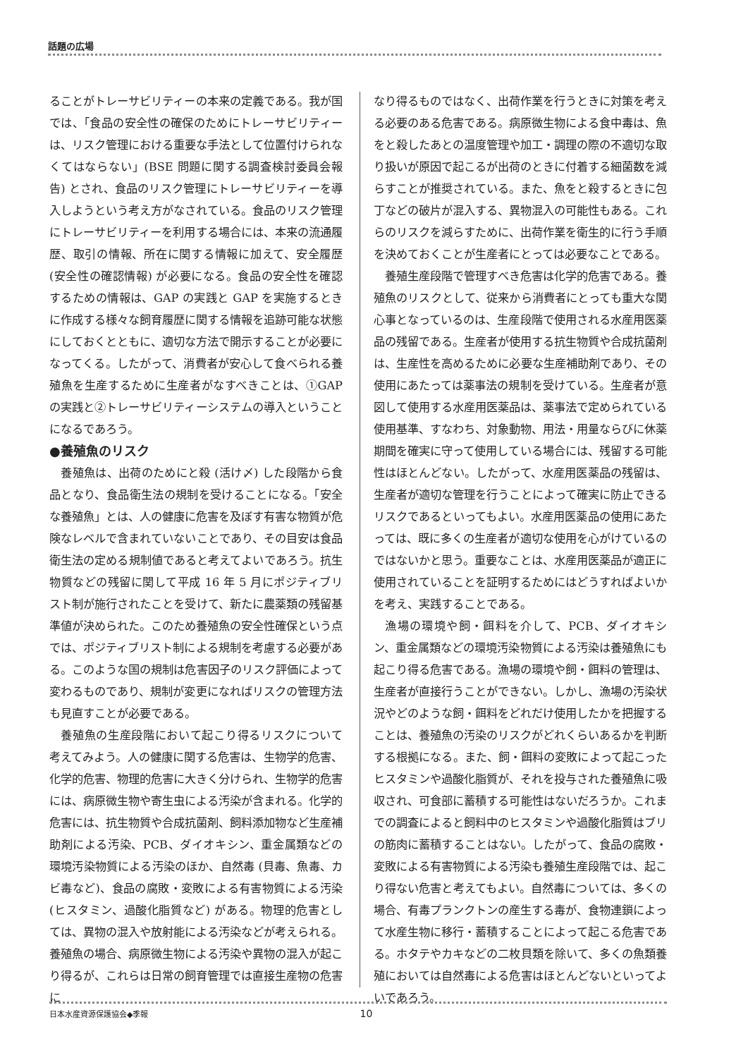話題の広場
ることがトレーサビリティーの本来の定義である。我が国では、「食品の安全性の確保のためにトレーサビリティーは、リスク管理における重要な手法として位置付けられなくてはならない」(BSE 問題に関する調査検討委員会報告) とされ、食品のリスク管理にトレーサビリティーを導入しようという考え方がなされている。食品のリスク管理にトレーサビリティーを利用する場合には、本来の流通履歴、取引の情報、所在に関する情報に加えて、安全履歴 (安全性の確認情報) が必要になる。食品の安全性を確認するための情報は、GAP の実践と GAP を実施するときに作成する様々な飼育履歴に関する情報を追跡可能な状態にしておくとともに、適切な方法で開示することが必要になってくる。したがって、消費者が安心して食べられる養殖魚を生産するために生産者がなすべきことは、①GAP の実践と②トレーサビリティーシステムの導入ということになるであろう。
●養殖魚のリスク
養殖魚は、出荷のためにと殺 (活け〆) した段階から食品となり、食品衛生法の規制を受けることになる。「安全な養殖魚」とは、人の健康に危害を及ぼす有害な物質が危険なレベルで含まれていないことであり、その目安は食品衛生法の定める規制値であると考えてよいであろう。抗生物質などの残留に関して平成 16 年 5 月にポジティブリスト制が施行されたことを受けて、新たに農薬類の残留基準値が決められた。このため養殖魚の安全性確保という点では、ポジティブリスト制による規制を考慮する必要がある。このような国の規制は危害因子のリスク評価によって変わるものであり、規制が変更になればリスクの管理方法も見直すことが必要である。
養殖魚の生産段階において起こり得るリスクについて考えてみよう。人の健康に関する危害は、生物学的危害、化学的危害、物理的危害に大きく分けられ、生物学的危害には、病原微生物や寄生虫による汚染が含まれる。化学的危害には、抗生物質や合成抗菌剤、飼料添加物など生産補助剤による汚染、PCB、ダイオキシン、重金属類などの環境汚染物質による汚染のほか、自然毒 (貝毒、魚毒、カビ毒など)、食品の腐敗・変敗による有害物質による汚染 (ヒスタミン、過酸化脂質など) がある。物理的危害としては、異物の混入や放射能による汚染などが考えられる。養殖魚の場合、病原微生物による汚染や異物の混入が起こり得るが、これらは日常の飼育管理では直接生産物の危害に
なり得るものではなく、出荷作業を行うときに対策を考える必要のある危害である。病原微生物による食中毒は、魚をと殺したあとの温度管理や加工・調理の際の不適切な取り扱いが原因で起こるが出荷のときに付着する細菌数を減らすことが推奨されている。また、魚をと殺するときに包丁などの破片が混入する、異物混入の可能性もある。これらのリスクを減らすために、出荷作業を衛生的に行う手順を決めておくことが生産者にとっては必要なことである。
養殖生産段階で管理すべき危害は化学的危害である。養殖魚のリスクとして、従来から消費者にとっても重大な関心事となっているのは、生産段階で使用される水産用医薬品の残留である。生産者が使用する抗生物質や合成抗菌剤は、生産性を高めるために必要な生産補助剤であり、その使用にあたっては薬事法の規制を受けている。生産者が意図して使用する水産用医薬品は、薬事法で定められている使用基準、すなわち、対象動物、用法・用量ならびに休薬期間を確実に守って使用している場合には、残留する可能性はほとんどない。したがって、水産用医薬品の残留は、生産者が適切な管理を行うことによって確実に防止できるリスクであるといってもよい。水産用医薬品の使用にあたっては、既に多くの生産者が適切な使用を心がけているのではないかと思う。重要なことは、水産用医薬品が適正に使用されていることを証明するためにはどうすればよいかを考え、実践することである。
漁場の環境や飼・餌料を介して、PCB、ダイオキシン、重金属類などの環境汚染物質による汚染は養殖魚にも起こり得る危害である。漁場の環境や飼・餌料の管理は、生産者が直接行うことができない。しかし、漁場の汚染状況やどのような飼・餌料をどれだけ使用したかを把握することは、養殖魚の汚染のリスクがどれくらいあるかを判断する根拠になる。また、飼・餌料の変敗によって起こったヒスタミンや過酸化脂質が、それを投与された養殖魚に吸収され、可食部に蓄積する可能性はないだろうか。これまでの調査によると飼料中のヒスタミンや過酸化脂質はブリの筋肉に蓄積することはない。したがって、食品の腐敗・変敗による有害物質による汚染も養殖生産段階では、起こり得ない危害と考えてもよい。自然毒については、多くの場合、有毒プランクトンの産生する毒が、食物連鎖によって水産生物に移行・蓄積することによって起こる危害である。ホタテやカキなどの二枚貝類を除いて、多くの魚類養殖においては自然毒による危害はほとんどないといってよいであろう。
日本水産資源保護協会◆季報 10